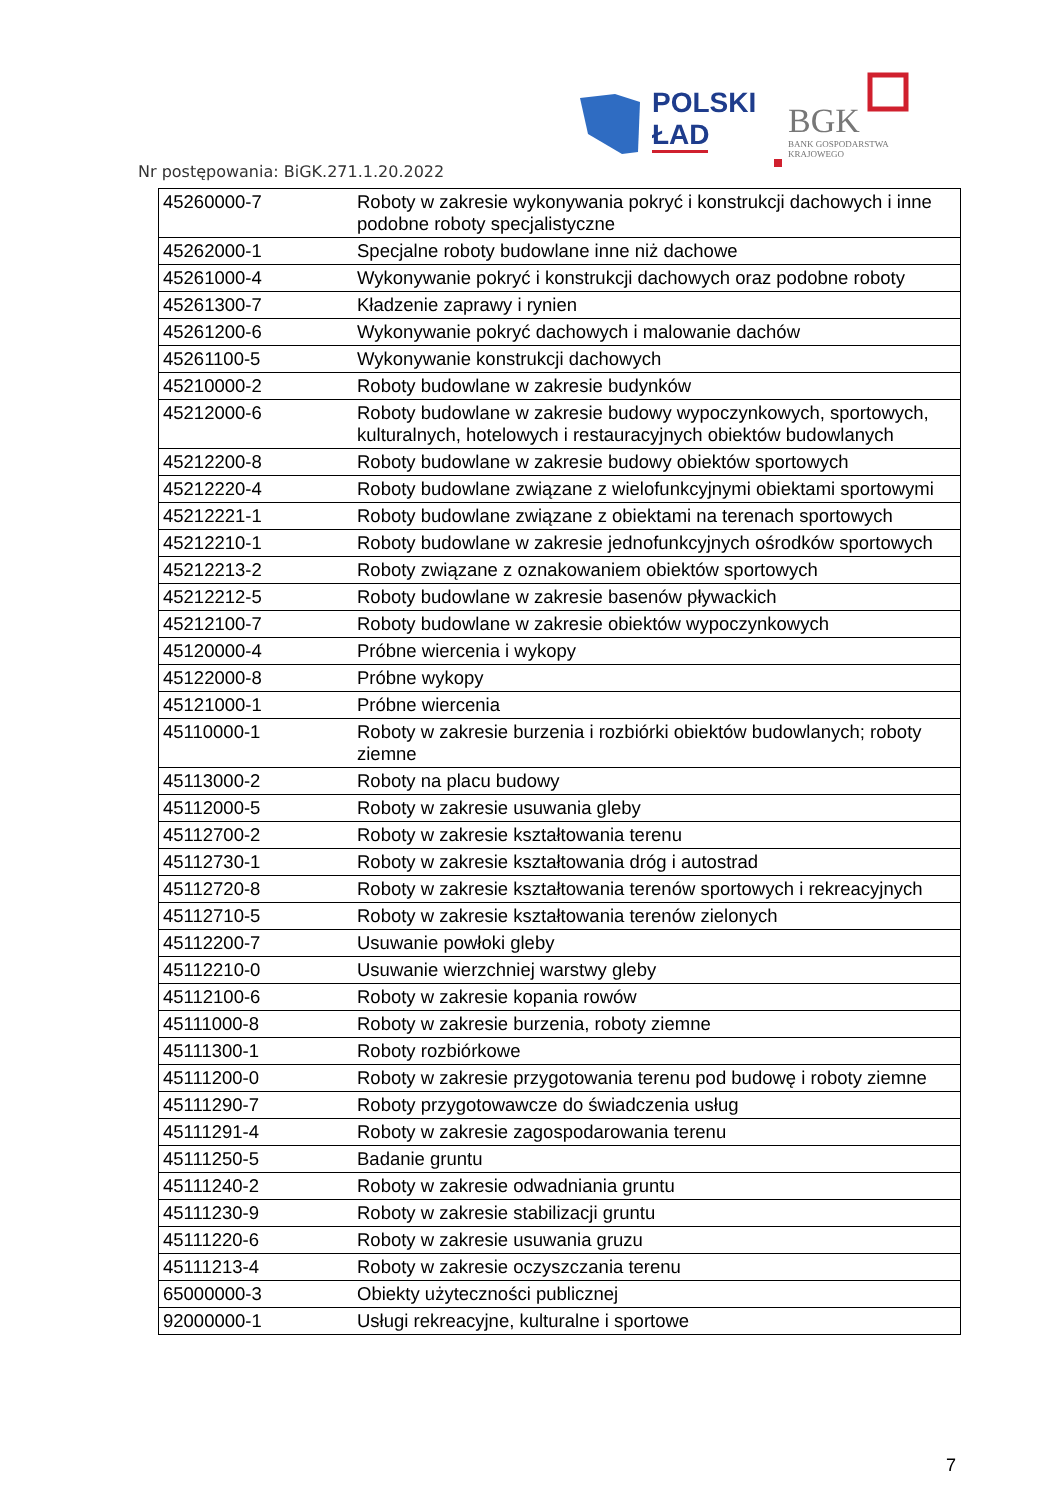POLSKI
ŁAD
BGK
BANK GOSPODARSTWA
KRAJOWEGO
Nr postępowania: BiGK.271.1.20.2022
| 45260000-7 | Roboty w zakresie wykonywania pokryć i konstrukcji dachowych i inne podobne roboty specjalistyczne |
| 45262000-1 | Specjalne roboty budowlane inne niż dachowe |
| 45261000-4 | Wykonywanie pokryć i konstrukcji dachowych oraz podobne roboty |
| 45261300-7 | Kładzenie zaprawy i rynien |
| 45261200-6 | Wykonywanie pokryć dachowych i malowanie dachów |
| 45261100-5 | Wykonywanie konstrukcji dachowych |
| 45210000-2 | Roboty budowlane w zakresie budynków |
| 45212000-6 | Roboty budowlane w zakresie budowy wypoczynkowych, sportowych, kulturalnych, hotelowych i restauracyjnych obiektów budowlanych |
| 45212200-8 | Roboty budowlane w zakresie budowy obiektów sportowych |
| 45212220-4 | Roboty budowlane związane z wielofunkcyjnymi obiektami sportowymi |
| 45212221-1 | Roboty budowlane związane z obiektami na terenach sportowych |
| 45212210-1 | Roboty budowlane w zakresie jednofunkcyjnych ośrodków sportowych |
| 45212213-2 | Roboty związane z oznakowaniem obiektów sportowych |
| 45212212-5 | Roboty budowlane w zakresie basenów pływackich |
| 45212100-7 | Roboty budowlane w zakresie obiektów wypoczynkowych |
| 45120000-4 | Próbne wiercenia i wykopy |
| 45122000-8 | Próbne wykopy |
| 45121000-1 | Próbne wiercenia |
| 45110000-1 | Roboty w zakresie burzenia i rozbiórki obiektów budowlanych; roboty ziemne |
| 45113000-2 | Roboty na placu budowy |
| 45112000-5 | Roboty w zakresie usuwania gleby |
| 45112700-2 | Roboty w zakresie kształtowania terenu |
| 45112730-1 | Roboty w zakresie kształtowania dróg i autostrad |
| 45112720-8 | Roboty w zakresie kształtowania terenów sportowych i rekreacyjnych |
| 45112710-5 | Roboty w zakresie kształtowania terenów zielonych |
| 45112200-7 | Usuwanie powłoki gleby |
| 45112210-0 | Usuwanie wierzchniej warstwy gleby |
| 45112100-6 | Roboty w zakresie kopania rowów |
| 45111000-8 | Roboty w zakresie burzenia, roboty ziemne |
| 45111300-1 | Roboty rozbiórkowe |
| 45111200-0 | Roboty w zakresie przygotowania terenu pod budowę i roboty ziemne |
| 45111290-7 | Roboty przygotowawcze do świadczenia usług |
| 45111291-4 | Roboty w zakresie zagospodarowania terenu |
| 45111250-5 | Badanie gruntu |
| 45111240-2 | Roboty w zakresie odwadniania gruntu |
| 45111230-9 | Roboty w zakresie stabilizacji gruntu |
| 45111220-6 | Roboty w zakresie usuwania gruzu |
| 45111213-4 | Roboty w zakresie oczyszczania terenu |
| 65000000-3 | Obiekty użyteczności publicznej |
| 92000000-1 | Usługi rekreacyjne, kulturalne i sportowe |
7